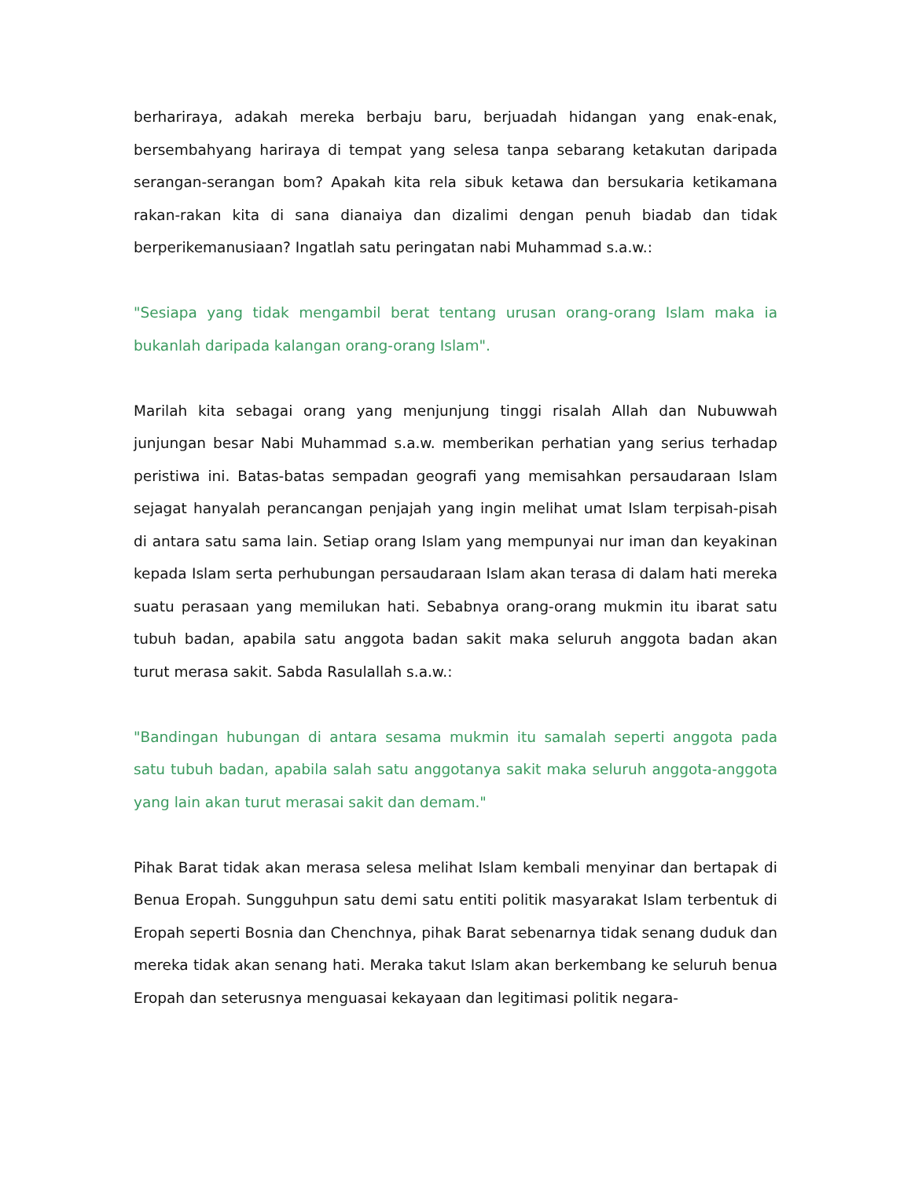berhariraya, adakah mereka berbaju baru, berjuadah hidangan yang enak-enak, bersembahyang hariraya di tempat yang selesa tanpa sebarang ketakutan daripada serangan-serangan bom? Apakah kita rela sibuk ketawa dan bersukaria ketikamana rakan-rakan kita di sana dianaiya dan dizalimi dengan penuh biadab dan tidak berperikemanusiaan? Ingatlah satu peringatan nabi Muhammad s.a.w.:
"Sesiapa yang tidak mengambil berat tentang urusan orang-orang Islam maka ia bukanlah daripada kalangan orang-orang Islam".
Marilah kita sebagai orang yang menjunjung tinggi risalah Allah dan Nubuwwah junjungan besar Nabi Muhammad s.a.w. memberikan perhatian yang serius terhadap peristiwa ini. Batas-batas sempadan geografi yang memisahkan persaudaraan Islam sejagat hanyalah perancangan penjajah yang ingin melihat umat Islam terpisah-pisah di antara satu sama lain. Setiap orang Islam yang mempunyai nur iman dan keyakinan kepada Islam serta perhubungan persaudaraan Islam akan terasa di dalam hati mereka suatu perasaan yang memilukan hati. Sebabnya orang-orang mukmin itu ibarat satu tubuh badan, apabila satu anggota badan sakit maka seluruh anggota badan akan turut merasa sakit. Sabda Rasulallah s.a.w.:
"Bandingan hubungan di antara sesama mukmin itu samalah seperti anggota pada satu tubuh badan, apabila salah satu anggotanya sakit maka seluruh anggota-anggota yang lain akan turut merasai sakit dan demam."
Pihak Barat tidak akan merasa selesa melihat Islam kembali menyinar dan bertapak di Benua Eropah. Sungguhpun satu demi satu entiti politik masyarakat Islam terbentuk di Eropah seperti Bosnia dan Chenchnya, pihak Barat sebenarnya tidak senang duduk dan mereka tidak akan senang hati. Meraka takut Islam akan berkembang ke seluruh benua Eropah dan seterusnya menguasai kekayaan dan legitimasi politik negara-